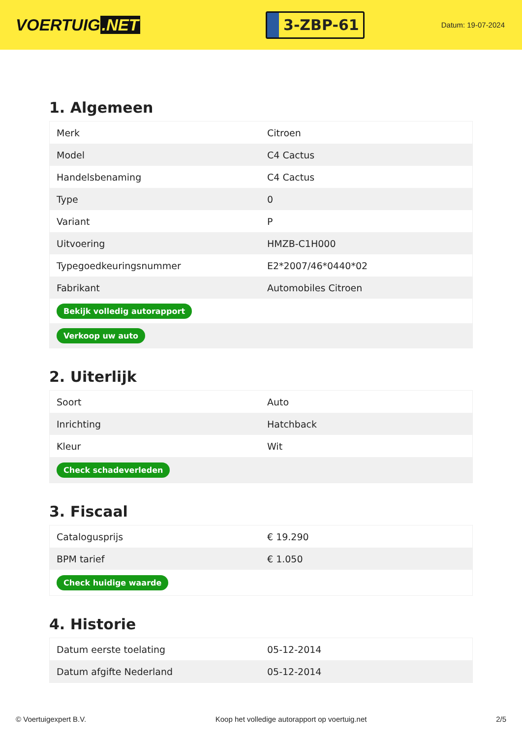VOERTUIG.NET
3-ZBP-61
Datum: 19-07-2024
1. Algemeen
| Merk | Citroen |
| Model | C4 Cactus |
| Handelsbenaming | C4 Cactus |
| Type | 0 |
| Variant | P |
| Uitvoering | HMZB-C1H000 |
| Typegoedkeuringsnummer | E2*2007/46*0440*02 |
| Fabrikant | Automobiles Citroen |
| Bekijk volledig autorapport | |
| Verkoop uw auto | |
2. Uiterlijk
| Soort | Auto |
| Inrichting | Hatchback |
| Kleur | Wit |
| Check schadeverleden | |
3. Fiscaal
| Catalogusprijs | € 19.290 |
| BPM tarief | € 1.050 |
| Check huidige waarde | |
4. Historie
| Datum eerste toelating | 05-12-2014 |
| Datum afgifte Nederland | 05-12-2014 |
© Voertuigexpert B.V. Koop het volledige autorapport op voertuig.net 2/5